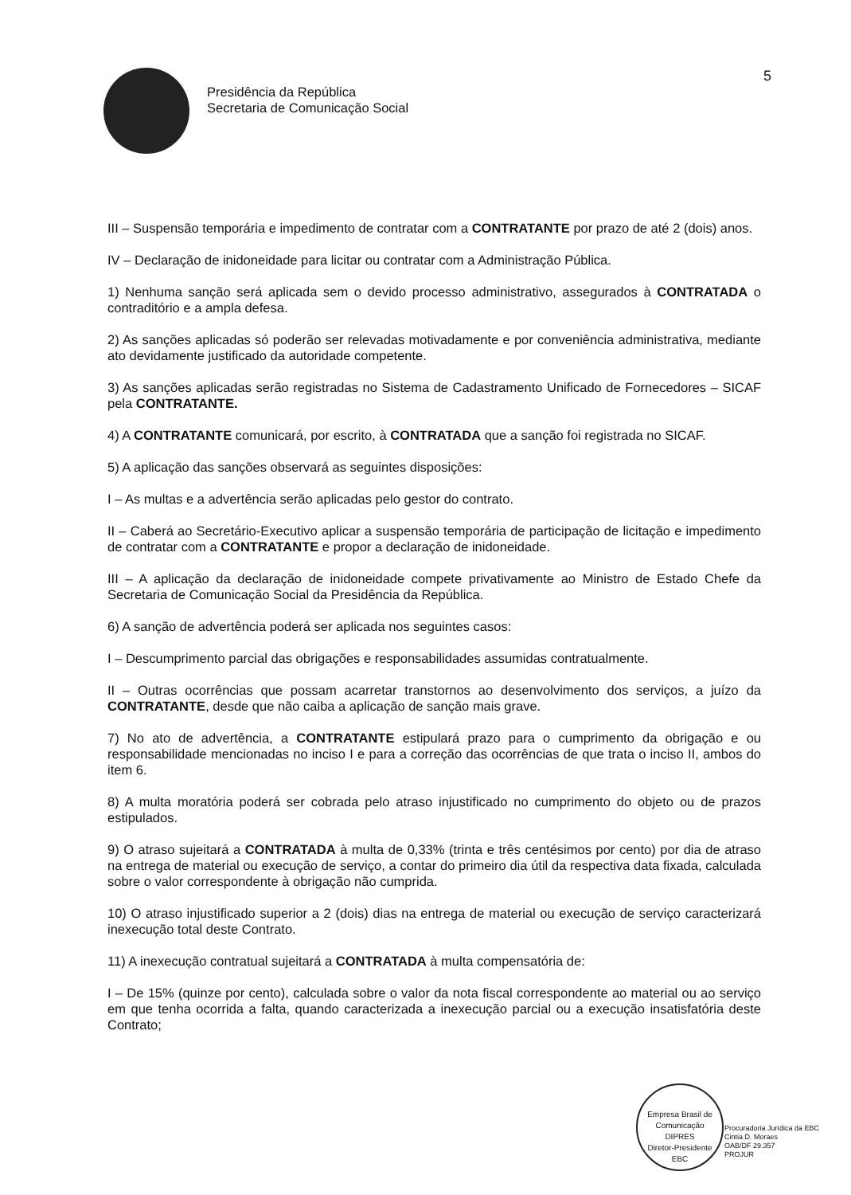Presidência da República
Secretaria de Comunicação Social
5
III – Suspensão temporária e impedimento de contratar com a CONTRATANTE por prazo de até 2 (dois) anos.
IV – Declaração de inidoneidade para licitar ou contratar com a Administração Pública.
1) Nenhuma sanção será aplicada sem o devido processo administrativo, assegurados à CONTRATADA o contraditório e a ampla defesa.
2) As sanções aplicadas só poderão ser relevadas motivadamente e por conveniência administrativa, mediante ato devidamente justificado da autoridade competente.
3) As sanções aplicadas serão registradas no Sistema de Cadastramento Unificado de Fornecedores – SICAF pela CONTRATANTE.
4) A CONTRATANTE comunicará, por escrito, à CONTRATADA que a sanção foi registrada no SICAF.
5) A aplicação das sanções observará as seguintes disposições:
I – As multas e a advertência serão aplicadas pelo gestor do contrato.
II – Caberá ao Secretário-Executivo aplicar a suspensão temporária de participação de licitação e impedimento de contratar com a CONTRATANTE e propor a declaração de inidoneidade.
III – A aplicação da declaração de inidoneidade compete privativamente ao Ministro de Estado Chefe da Secretaria de Comunicação Social da Presidência da República.
6) A sanção de advertência poderá ser aplicada nos seguintes casos:
I – Descumprimento parcial das obrigações e responsabilidades assumidas contratualmente.
II – Outras ocorrências que possam acarretar transtornos ao desenvolvimento dos serviços, a juízo da CONTRATANTE, desde que não caiba a aplicação de sanção mais grave.
7) No ato de advertência, a CONTRATANTE estipulará prazo para o cumprimento da obrigação e ou responsabilidade mencionadas no inciso I e para a correção das ocorrências de que trata o inciso II, ambos do item 6.
8) A multa moratória poderá ser cobrada pelo atraso injustificado no cumprimento do objeto ou de prazos estipulados.
9) O atraso sujeitará a CONTRATADA à multa de 0,33% (trinta e três centésimos por cento) por dia de atraso na entrega de material ou execução de serviço, a contar do primeiro dia útil da respectiva data fixada, calculada sobre o valor correspondente à obrigação não cumprida.
10) O atraso injustificado superior a 2 (dois) dias na entrega de material ou execução de serviço caracterizará inexecução total deste Contrato.
11) A inexecução contratual sujeitará a CONTRATADA à multa compensatória de:
I – De 15% (quinze por cento), calculada sobre o valor da nota fiscal correspondente ao material ou ao serviço em que tenha ocorrida a falta, quando caracterizada a inexecução parcial ou a execução insatisfatória deste Contrato;
Empresa Brasil de Comunicação
DIPRES
Diretor-Presidente
EBC
Procuradoria Jurídica da EBC
Cintia D. Moraes
OAB/DF 29.357
PROJUR